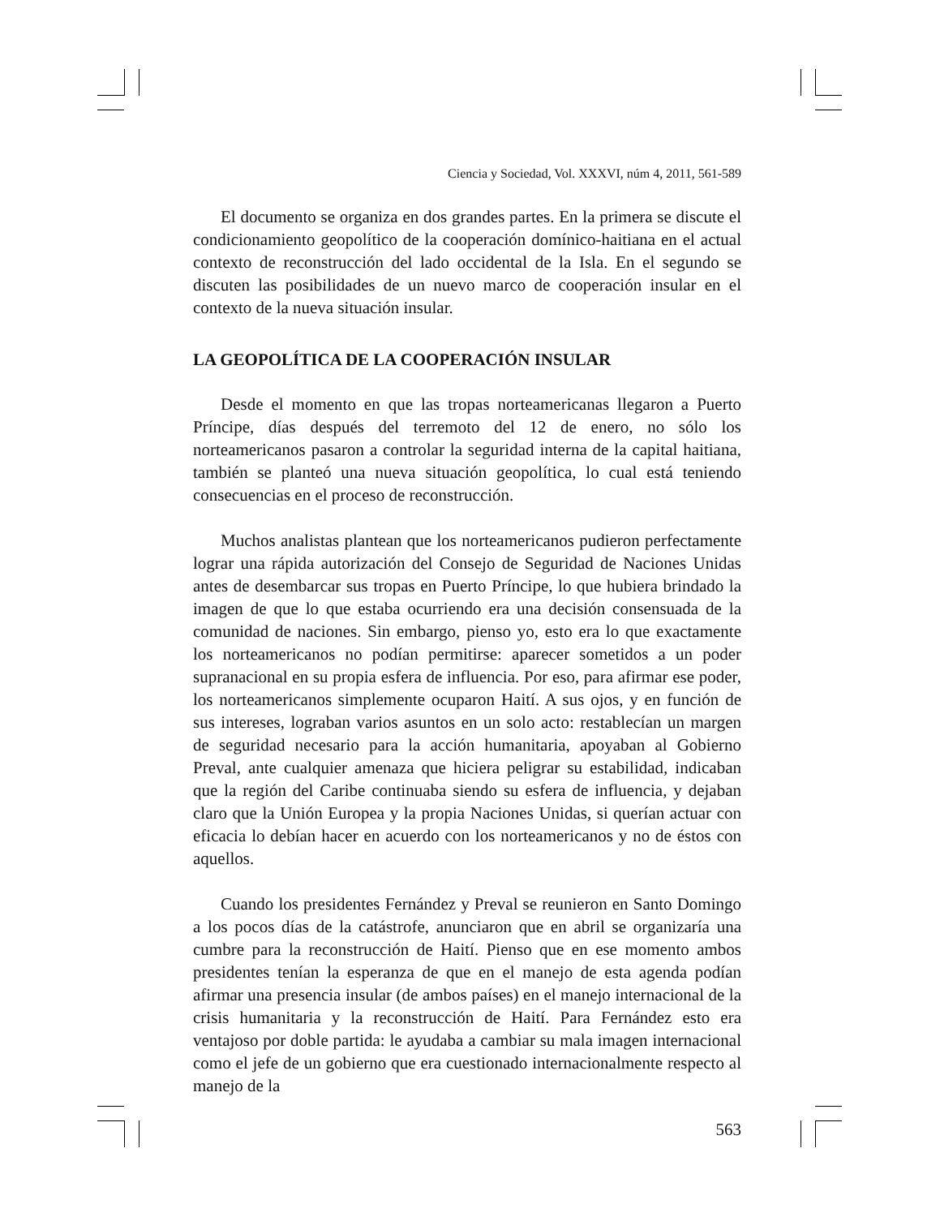Ciencia y Sociedad, Vol. XXXVI, núm 4, 2011, 561-589
El documento se organiza en dos grandes partes. En la primera se discute el condicionamiento geopolítico de la cooperación domínico-haitiana en el actual contexto de reconstrucción del lado occidental de la Isla. En el segundo se discuten las posibilidades de un nuevo marco de cooperación insular en el contexto de la nueva situación insular.
LA GEOPOLÍTICA DE LA COOPERACIÓN INSULAR
Desde el momento en que las tropas norteamericanas llegaron a Puerto Príncipe, días después del terremoto del 12 de enero, no sólo los norteamericanos pasaron a controlar la seguridad interna de la capital haitiana, también se planteó una nueva situación geopolítica, lo cual está teniendo consecuencias en el proceso de reconstrucción.
Muchos analistas plantean que los norteamericanos pudieron perfectamente lograr una rápida autorización del Consejo de Seguridad de Naciones Unidas antes de desembarcar sus tropas en Puerto Príncipe, lo que hubiera brindado la imagen de que lo que estaba ocurriendo era una decisión consensuada de la comunidad de naciones. Sin embargo, pienso yo, esto era lo que exactamente los norteamericanos no podían permitirse: aparecer sometidos a un poder supranacional en su propia esfera de influencia. Por eso, para afirmar ese poder, los norteamericanos simplemente ocuparon Haití. A sus ojos, y en función de sus intereses, lograban varios asuntos en un solo acto: restablecían un margen de seguridad necesario para la acción humanitaria, apoyaban al Gobierno Preval, ante cualquier amenaza que hiciera peligrar su estabilidad, indicaban que la región del Caribe continuaba siendo su esfera de influencia, y dejaban claro que la Unión Europea y la propia Naciones Unidas, si querían actuar con eficacia lo debían hacer en acuerdo con los norteamericanos y no de éstos con aquellos.
Cuando los presidentes Fernández y Preval se reunieron en Santo Domingo a los pocos días de la catástrofe, anunciaron que en abril se organizaría una cumbre para la reconstrucción de Haití. Pienso que en ese momento ambos presidentes tenían la esperanza de que en el manejo de esta agenda podían afirmar una presencia insular (de ambos países) en el manejo internacional de la crisis humanitaria y la reconstrucción de Haití. Para Fernández esto era ventajoso por doble partida: le ayudaba a cambiar su mala imagen internacional como el jefe de un gobierno que era cuestionado internacionalmente respecto al manejo de la
563